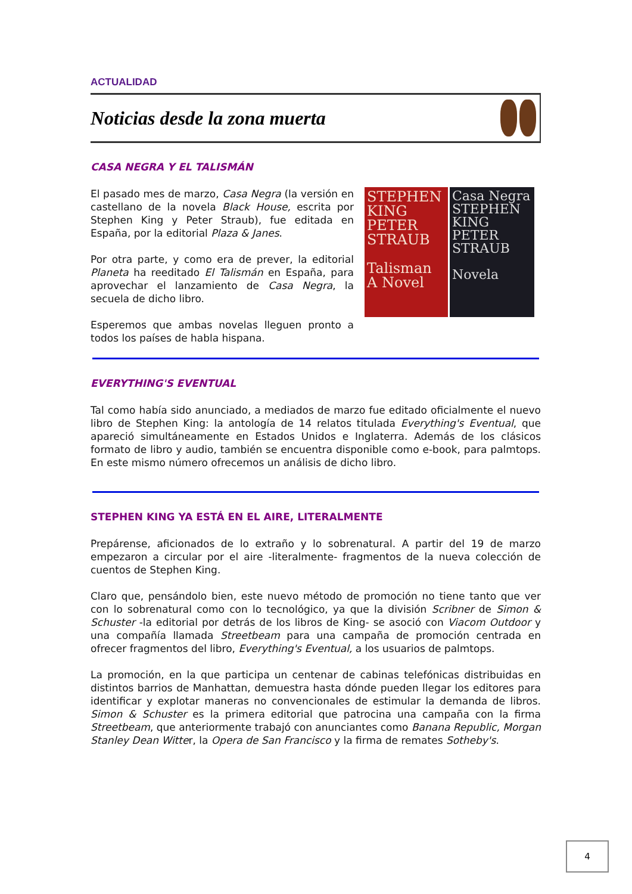ACTUALIDAD
Noticias desde la zona muerta
CASA NEGRA Y EL TALISMÁN
El pasado mes de marzo, Casa Negra (la versión en castellano de la novela Black House, escrita por Stephen King y Peter Straub), fue editada en España, por la editorial Plaza & Janes.
Por otra parte, y como era de prever, la editorial Planeta ha reeditado El Talismán en España, para aprovechar el lanzamiento de Casa Negra, la secuela de dicho libro.
Esperemos que ambas novelas lleguen pronto a todos los países de habla hispana.
STEPHEN KING PETER STRAUB
Talisman
A Novel
Casa Negra
STEPHEN KING PETER STRAUB
Novela
EVERYTHING'S EVENTUAL
Tal como había sido anunciado, a mediados de marzo fue editado oficialmente el nuevo libro de Stephen King: la antología de 14 relatos titulada Everything's Eventual, que apareció simultáneamente en Estados Unidos e Inglaterra. Además de los clásicos formato de libro y audio, también se encuentra disponible como e-book, para palmtops. En este mismo número ofrecemos un análisis de dicho libro.
STEPHEN KING YA ESTÁ EN EL AIRE, LITERALMENTE
Prepárense, aficionados de lo extraño y lo sobrenatural. A partir del 19 de marzo empezaron a circular por el aire -literalmente- fragmentos de la nueva colección de cuentos de Stephen King.
Claro que, pensándolo bien, este nuevo método de promoción no tiene tanto que ver con lo sobrenatural como con lo tecnológico, ya que la división Scribner de Simon & Schuster -la editorial por detrás de los libros de King- se asoció con Viacom Outdoor y una compañía llamada Streetbeam para una campaña de promoción centrada en ofrecer fragmentos del libro, Everything's Eventual, a los usuarios de palmtops.
La promoción, en la que participa un centenar de cabinas telefónicas distribuidas en distintos barrios de Manhattan, demuestra hasta dónde pueden llegar los editores para identificar y explotar maneras no convencionales de estimular la demanda de libros. Simon & Schuster es la primera editorial que patrocina una campaña con la firma Streetbeam, que anteriormente trabajó con anunciantes como Banana Republic, Morgan Stanley Dean Witter, la Opera de San Francisco y la firma de remates Sotheby's.
4